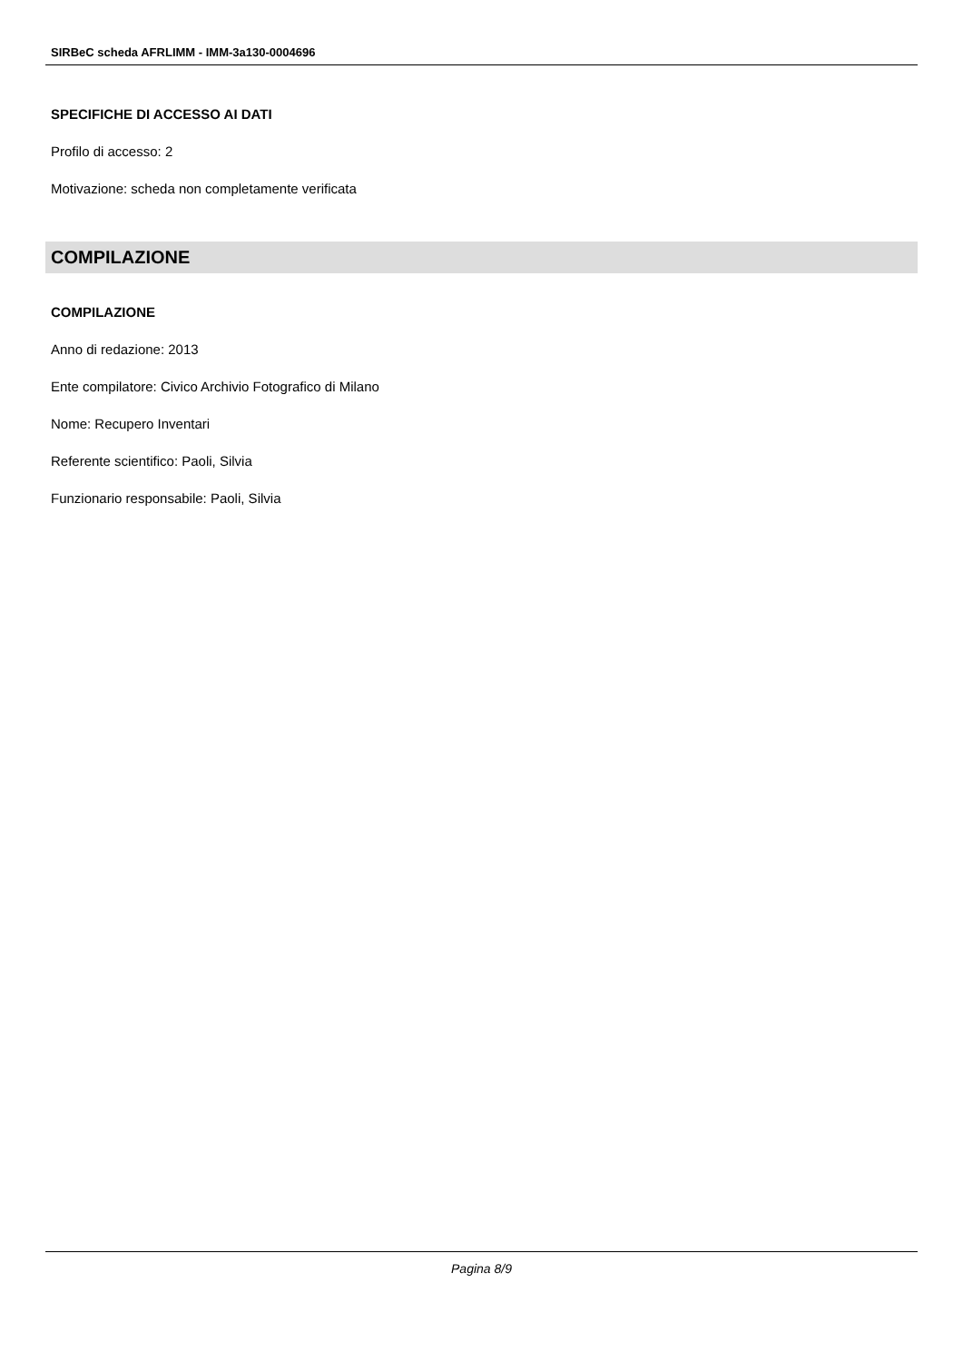SIRBeC scheda AFRLIMM - IMM-3a130-0004696
SPECIFICHE DI ACCESSO AI DATI
Profilo di accesso: 2
Motivazione: scheda non completamente verificata
COMPILAZIONE
COMPILAZIONE
Anno di redazione: 2013
Ente compilatore: Civico Archivio Fotografico di Milano
Nome: Recupero Inventari
Referente scientifico: Paoli, Silvia
Funzionario responsabile: Paoli, Silvia
Pagina 8/9